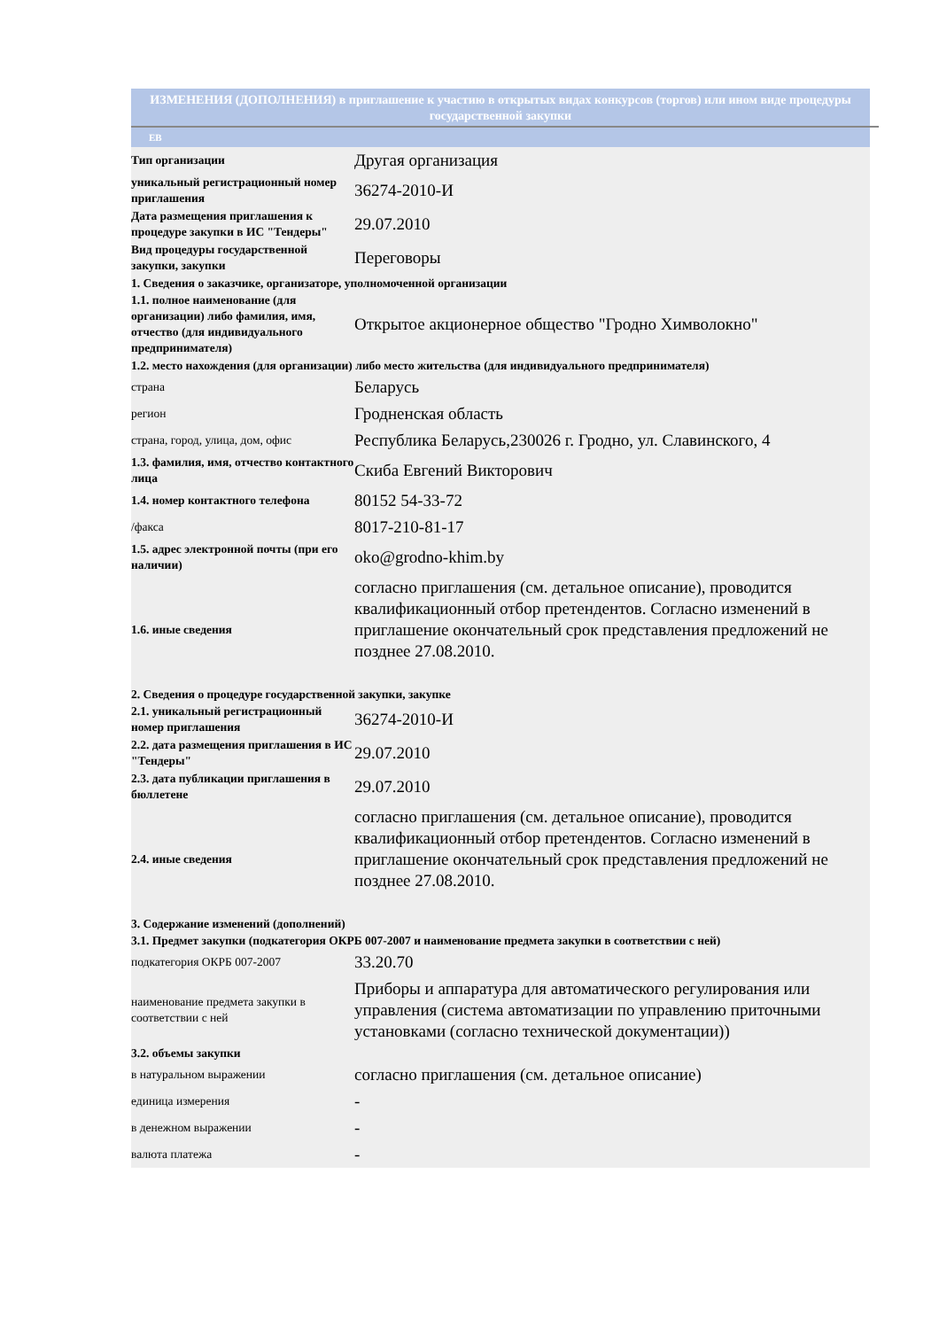ИЗМЕНЕНИЯ (ДОПОЛНЕНИЯ) в приглашение к участию в открытых видах конкурсов (торгов) или ином виде процедуры государственной закупки
ЕВ
| Тип организации | Другая организация |
| уникальный регистрационный номер приглашения | 36274-2010-И |
| Дата размещения приглашения к процедуре закупки в ИС "Тендеры" | 29.07.2010 |
| Вид процедуры государственной закупки, закупки | Переговоры |
| 1. Сведения о заказчике, организаторе, уполномоченной организации | |
| 1.1. полное наименование (для организации) либо фамилия, имя, отчество (для индивидуального предпринимателя) | Открытое акционерное общество "Гродно Химволокно" |
| 1.2. место нахождения (для организации) либо место жительства (для индивидуального предпринимателя) | |
| страна | Беларусь |
| регион | Гродненская область |
| страна, город, улица, дом, офис | Республика Беларусь,230026 г. Гродно, ул. Славинского, 4 |
| 1.3. фамилия, имя, отчество контактного лица | Скиба Евгений Викторович |
| 1.4. номер контактного телефона | 80152 54-33-72 |
| /факса | 8017-210-81-17 |
| 1.5. адрес электронной почты (при его наличии) | oko@grodno-khim.by |
| 1.6. иные сведения | согласно приглашения (см. детальное описание), проводится квалификационный отбор претендентов. Согласно изменений в приглашение окончательный срок представления предложений не позднее 27.08.2010. |
| 2. Сведения о процедуре государственной закупки, закупке | |
| 2.1. уникальный регистрационный номер приглашения | 36274-2010-И |
| 2.2. дата размещения приглашения в ИС "Тендеры" | 29.07.2010 |
| 2.3. дата публикации приглашения в бюллетене | 29.07.2010 |
| 2.4. иные сведения | согласно приглашения (см. детальное описание), проводится квалификационный отбор претендентов. Согласно изменений в приглашение окончательный срок представления предложений не позднее 27.08.2010. |
| 3. Содержание изменений (дополнений) | |
| 3.1. Предмет закупки (подкатегория ОКРБ 007-2007 и наименование предмета закупки в соответствии с ней) | |
| подкатегория ОКРБ 007-2007 | 33.20.70 |
| наименование предмета закупки в соответствии с ней | Приборы и аппаратура для автоматического регулирования или управления (система автоматизации по управлению приточными установками (согласно технической документации)) |
| 3.2. объемы закупки | |
| в натуральном выражении | согласно приглашения (см. детальное описание) |
| единица измерения | - |
| в денежном выражении | - |
| валюта платежа | - |